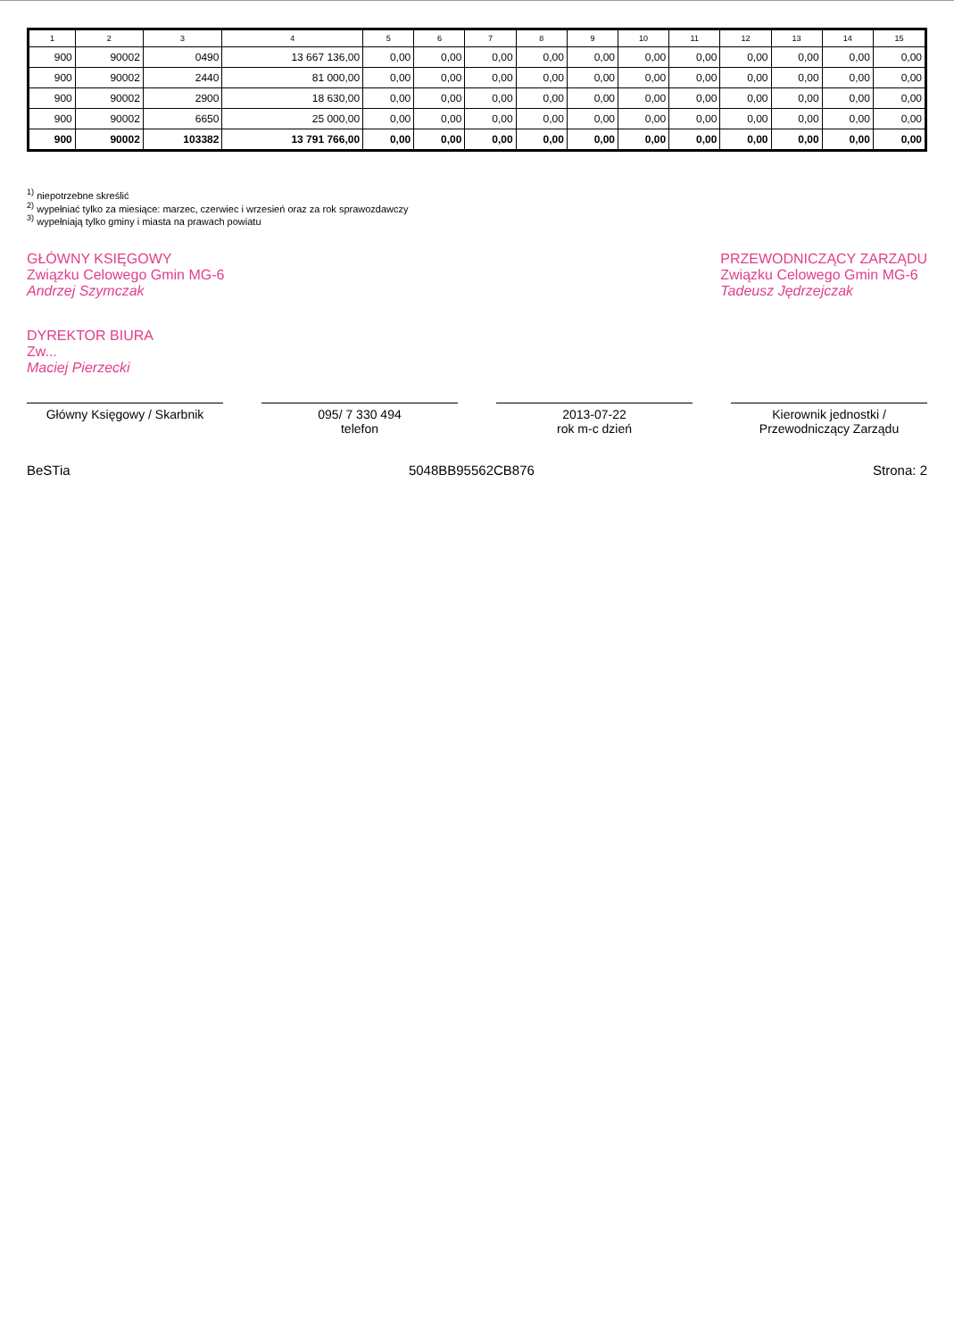| 1 | 2 | 3 | 4 | 5 | 6 | 7 | 8 | 9 | 10 | 11 | 12 | 13 | 14 | 15 |
| --- | --- | --- | --- | --- | --- | --- | --- | --- | --- | --- | --- | --- | --- | --- |
| 900 | 90002 | 0490 | 13 667 136,00 | 0,00 | 0,00 | 0,00 | 0,00 | 0,00 | 0,00 | 0,00 | 0,00 | 0,00 | 0,00 | 0,00 |
| 900 | 90002 | 2440 | 81 000,00 | 0,00 | 0,00 | 0,00 | 0,00 | 0,00 | 0,00 | 0,00 | 0,00 | 0,00 | 0,00 | 0,00 |
| 900 | 90002 | 2900 | 18 630,00 | 0,00 | 0,00 | 0,00 | 0,00 | 0,00 | 0,00 | 0,00 | 0,00 | 0,00 | 0,00 | 0,00 |
| 900 | 90002 | 6650 | 25 000,00 | 0,00 | 0,00 | 0,00 | 0,00 | 0,00 | 0,00 | 0,00 | 0,00 | 0,00 | 0,00 | 0,00 |
| 900 | 90002 | 103382 | 13 791 766,00 | 0,00 | 0,00 | 0,00 | 0,00 | 0,00 | 0,00 | 0,00 | 0,00 | 0,00 | 0,00 | 0,00 |
<sup>1)</sup> niepotrzebne skreślić
<sup>2)</sup> wypełniać tylko za miesiące: marzec, czerwiec i wrzesień oraz za rok sprawozdawczy
<sup>3)</sup> wypełniają tylko gminy i miasta na prawach powiatu
GŁÓWNY KSIĘGOWY
Związku Celowego Gmin MG-6
Andrzej Szymczak
PRZEWODNICZĄCY ZARZĄDU
Związku Celowego Gmin MG-6
Tadeusz Jędrzejczak
DYREKTOR BIURA
Zw...
Maciej Pierzecki
Główny Księgowy / Skarbnik 095/ 7 330 494
telefon
2013-07-22
rok m-c dzień
Kierownik jednostki / Przewodniczący Zarządu
BeSTia 5048BB95562CB876 Strona: 2